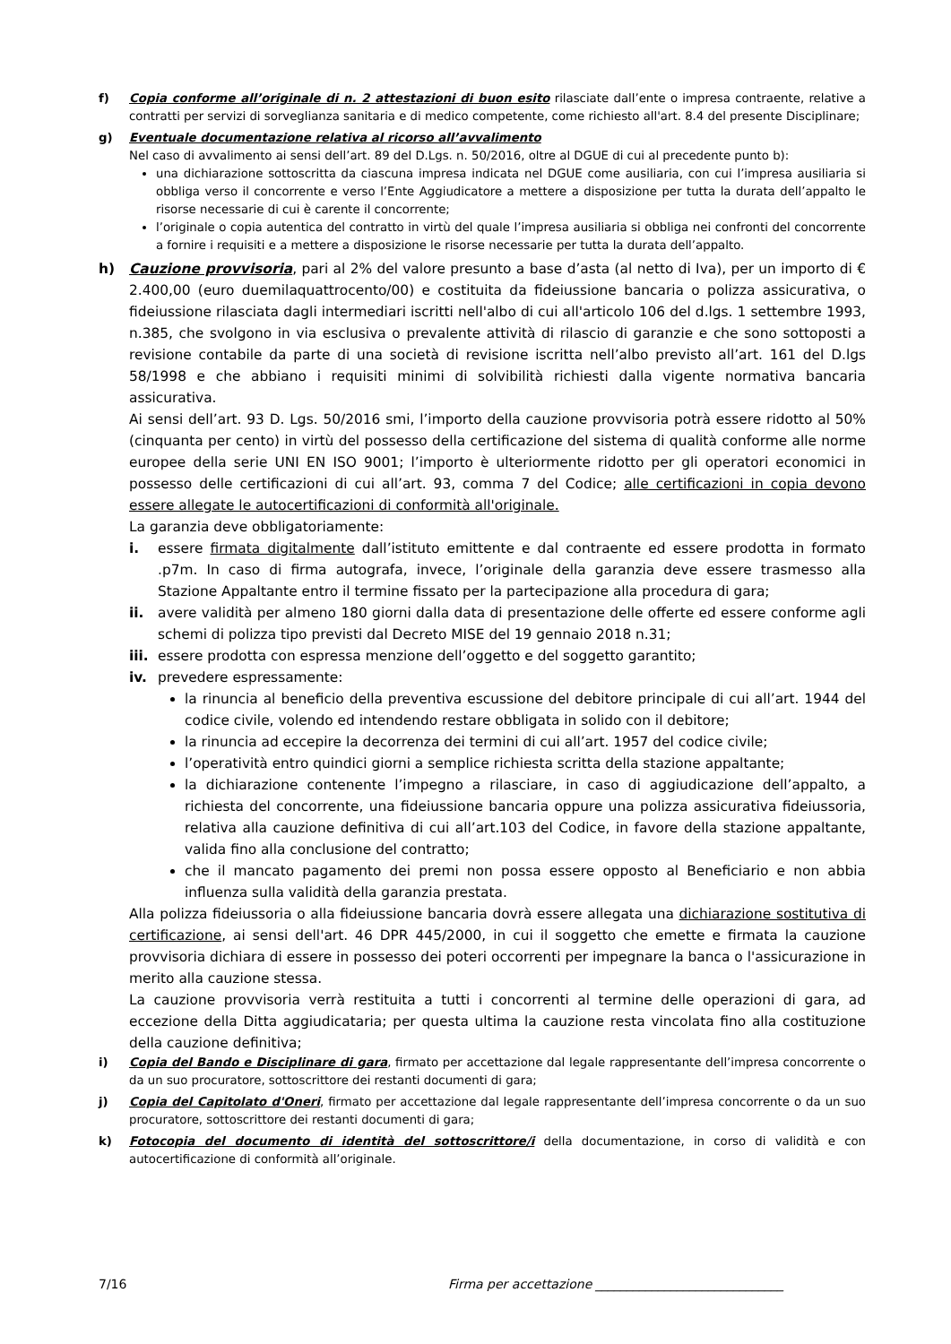f) Copia conforme all’originale di n. 2 attestazioni di buon esito rilasciate dall’ente o impresa contraente, relative a contratti per servizi di sorveglianza sanitaria e di medico competente, come richiesto all'art. 8.4 del presente Disciplinare;
g) Eventuale documentazione relativa al ricorso all’avvalimento
Nel caso di avvalimento ai sensi dell’art. 89 del D.Lgs. n. 50/2016, oltre al DGUE di cui al precedente punto b):
una dichiarazione sottoscritta da ciascuna impresa indicata nel DGUE come ausiliaria, con cui l’impresa ausiliaria si obbliga verso il concorrente e verso l’Ente Aggiudicatore a mettere a disposizione per tutta la durata dell’appalto le risorse necessarie di cui è carente il concorrente;
l’originale o copia autentica del contratto in virtù del quale l’impresa ausiliaria si obbliga nei confronti del concorrente a fornire i requisiti e a mettere a disposizione le risorse necessarie per tutta la durata dell’appalto.
h) Cauzione provvisoria, pari al 2% del valore presunto a base d’asta (al netto di Iva), per un importo di € 2.400,00 (euro duemilaquattrocento/00) e costituita da fideiussione bancaria o polizza assicurativa, o fideiussione rilasciata dagli intermediari iscritti nell'albo di cui all'articolo 106 del d.lgs. 1 settembre 1993, n.385, che svolgono in via esclusiva o prevalente attività di rilascio di garanzie e che sono sottoposti a revisione contabile da parte di una società di revisione iscritta nell’albo previsto all’art. 161 del D.lgs 58/1998 e che abbiano i requisiti minimi di solvibilità richiesti dalla vigente normativa bancaria assicurativa.
Ai sensi dell’art. 93 D. Lgs. 50/2016 smi, l’importo della cauzione provvisoria potrà essere ridotto al 50% (cinquanta per cento) in virtù del possesso della certificazione del sistema di qualità conforme alle norme europee della serie UNI EN ISO 9001; l’importo è ulteriormente ridotto per gli operatori economici in possesso delle certificazioni di cui all’art. 93, comma 7 del Codice; alle certificazioni in copia devono essere allegate le autocertificazioni di conformità all'originale.
La garanzia deve obbligatoriamente:
i. essere firmata digitalmente dall’istituto emittente e dal contraente ed essere prodotta in formato .p7m. In caso di firma autografa, invece, l’originale della garanzia deve essere trasmesso alla Stazione Appaltante entro il termine fissato per la partecipazione alla procedura di gara;
ii. avere validità per almeno 180 giorni dalla data di presentazione delle offerte ed essere conforme agli schemi di polizza tipo previsti dal Decreto MISE del 19 gennaio 2018 n.31;
iii.
essere prodotta con espressa menzione dell’oggetto e del soggetto garantito;
iv. prevedere espressamente:
la rinuncia al beneficio della preventiva escussione del debitore principale di cui all’art. 1944 del codice civile, volendo ed intendendo restare obbligata in solido con il debitore;
la rinuncia ad eccepire la decorrenza dei termini di cui all’art. 1957 del codice civile;
l’operatività entro quindici giorni a semplice richiesta scritta della stazione appaltante;
la dichiarazione contenente l’impegno a rilasciare, in caso di aggiudicazione dell’appalto, a richiesta del concorrente, una fideiussione bancaria oppure una polizza assicurativa fideiussoria, relativa alla cauzione definitiva di cui all’art.103 del Codice, in favore della stazione appaltante, valida fino alla conclusione del contratto;
che il mancato pagamento dei premi non possa essere opposto al Beneficiario e non abbia influenza sulla validità della garanzia prestata.
Alla polizza fideiussoria o alla fideiussione bancaria dovrà essere allegata una dichiarazione sostitutiva di certificazione, ai sensi dell'art. 46 DPR 445/2000, in cui il soggetto che emette e firmata la cauzione provvisoria dichiara di essere in possesso dei poteri occorrenti per impegnare la banca o l'assicurazione in merito alla cauzione stessa.
La cauzione provvisoria verrà restituita a tutti i concorrenti al termine delle operazioni di gara, ad eccezione della Ditta aggiudicataria; per questa ultima la cauzione resta vincolata fino alla costituzione della cauzione definitiva;
i) Copia del Bando e Disciplinare di gara, firmato per accettazione dal legale rappresentante dell’impresa concorrente o da un suo procuratore, sottoscrittore dei restanti documenti di gara;
j) Copia del Capitolato d'Oneri, firmato per accettazione dal legale rappresentante dell’impresa concorrente o da un suo procuratore, sottoscrittore dei restanti documenti di gara;
k) Fotocopia del documento di identità del sottoscrittore/i della documentazione, in corso di validità e con autocertificazione di conformità all’originale.
7/16 Firma per accettazione ______________________________